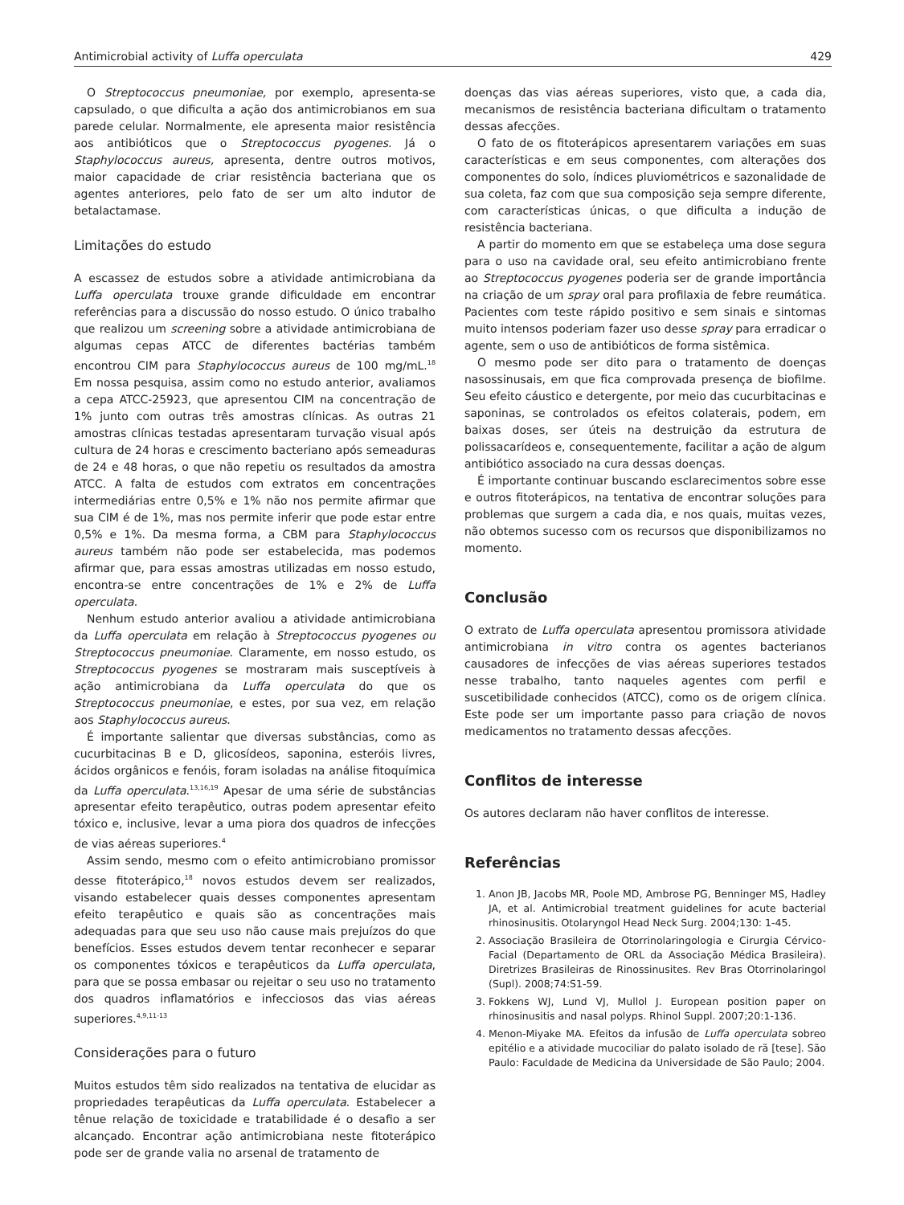Antimicrobial activity of Luffa operculata 429
O Streptococcus pneumoniae, por exemplo, apresenta-se capsulado, o que dificulta a ação dos antimicrobianos em sua parede celular. Normalmente, ele apresenta maior resistência aos antibióticos que o Streptococcus pyogenes. Já o Staphylococcus aureus, apresenta, dentre outros motivos, maior capacidade de criar resistência bacteriana que os agentes anteriores, pelo fato de ser um alto indutor de betalactamase.
Limitações do estudo
A escassez de estudos sobre a atividade antimicrobiana da Luffa operculata trouxe grande dificuldade em encontrar referências para a discussão do nosso estudo. O único trabalho que realizou um screening sobre a atividade antimicrobiana de algumas cepas ATCC de diferentes bactérias também encontrou CIM para Staphylococcus aureus de 100 mg/mL.<sup>18</sup> Em nossa pesquisa, assim como no estudo anterior, avaliamos a cepa ATCC-25923, que apresentou CIM na concentração de 1% junto com outras três amostras clínicas. As outras 21 amostras clínicas testadas apresentaram turvação visual após cultura de 24 horas e crescimento bacteriano após semeaduras de 24 e 48 horas, o que não repetiu os resultados da amostra ATCC. A falta de estudos com extratos em concentrações intermediárias entre 0,5% e 1% não nos permite afirmar que sua CIM é de 1%, mas nos permite inferir que pode estar entre 0,5% e 1%. Da mesma forma, a CBM para Staphylococcus aureus também não pode ser estabelecida, mas podemos afirmar que, para essas amostras utilizadas em nosso estudo, encontra-se entre concentrações de 1% e 2% de Luffa operculata.
Nenhum estudo anterior avaliou a atividade antimicrobiana da Luffa operculata em relação à Streptococcus pyogenes ou Streptococcus pneumoniae. Claramente, em nosso estudo, os Streptococcus pyogenes se mostraram mais susceptíveis à ação antimicrobiana da Luffa operculata do que os Streptococcus pneumoniae, e estes, por sua vez, em relação aos Staphylococcus aureus.
É importante salientar que diversas substâncias, como as cucurbitacinas B e D, glicosídeos, saponina, esteróis livres, ácidos orgânicos e fenóis, foram isoladas na análise fitoquímica da Luffa operculata.<sup>13,16,19</sup> Apesar de uma série de substâncias apresentar efeito terapêutico, outras podem apresentar efeito tóxico e, inclusive, levar a uma piora dos quadros de infecções de vias aéreas superiores.<sup>4</sup>
Assim sendo, mesmo com o efeito antimicrobiano promissor desse fitoterápico,<sup>18</sup> novos estudos devem ser realizados, visando estabelecer quais desses componentes apresentam efeito terapêutico e quais são as concentrações mais adequadas para que seu uso não cause mais prejuízos do que benefícios. Esses estudos devem tentar reconhecer e separar os componentes tóxicos e terapêuticos da Luffa operculata, para que se possa embasar ou rejeitar o seu uso no tratamento dos quadros inflamatórios e infecciosos das vias aéreas superiores.<sup>4,9,11-13</sup>
Considerações para o futuro
Muitos estudos têm sido realizados na tentativa de elucidar as propriedades terapêuticas da Luffa operculata. Estabelecer a tênue relação de toxicidade e tratabilidade é o desafio a ser alcançado. Encontrar ação antimicrobiana neste fitoterápico pode ser de grande valia no arsenal de tratamento de
doenças das vias aéreas superiores, visto que, a cada dia, mecanismos de resistência bacteriana dificultam o tratamento dessas afecções.
O fato de os fitoterápicos apresentarem variações em suas características e em seus componentes, com alterações dos componentes do solo, índices pluviométricos e sazonalidade de sua coleta, faz com que sua composição seja sempre diferente, com características únicas, o que dificulta a indução de resistência bacteriana.
A partir do momento em que se estabeleça uma dose segura para o uso na cavidade oral, seu efeito antimicrobiano frente ao Streptococcus pyogenes poderia ser de grande importância na criação de um spray oral para profilaxia de febre reumática. Pacientes com teste rápido positivo e sem sinais e sintomas muito intensos poderiam fazer uso desse spray para erradicar o agente, sem o uso de antibióticos de forma sistêmica.
O mesmo pode ser dito para o tratamento de doenças nasossinusais, em que fica comprovada presença de biofilme. Seu efeito cáustico e detergente, por meio das cucurbitacinas e saponinas, se controlados os efeitos colaterais, podem, em baixas doses, ser úteis na destruição da estrutura de polissacarídeos e, consequentemente, facilitar a ação de algum antibiótico associado na cura dessas doenças.
É importante continuar buscando esclarecimentos sobre esse e outros fitoterápicos, na tentativa de encontrar soluções para problemas que surgem a cada dia, e nos quais, muitas vezes, não obtemos sucesso com os recursos que disponibilizamos no momento.
Conclusão
O extrato de Luffa operculata apresentou promissora atividade antimicrobiana in vitro contra os agentes bacterianos causadores de infecções de vias aéreas superiores testados nesse trabalho, tanto naqueles agentes com perfil e suscetibilidade conhecidos (ATCC), como os de origem clínica. Este pode ser um importante passo para criação de novos medicamentos no tratamento dessas afecções.
Conflitos de interesse
Os autores declaram não haver conflitos de interesse.
Referências
1. Anon JB, Jacobs MR, Poole MD, Ambrose PG, Benninger MS, Hadley JA, et al. Antimicrobial treatment guidelines for acute bacterial rhinosinusitis. Otolaryngol Head Neck Surg. 2004;130: 1-45.
2. Associação Brasileira de Otorrinolaringologia e Cirurgia Cérvico-Facial (Departamento de ORL da Associação Médica Brasileira). Diretrizes Brasileiras de Rinossinusites. Rev Bras Otorrinolaringol (Supl). 2008;74:S1-59.
3. Fokkens WJ, Lund VJ, Mullol J. European position paper on rhinosinusitis and nasal polyps. Rhinol Suppl. 2007;20:1-136.
4. Menon-Miyake MA. Efeitos da infusão de Luffa operculata sobreo epitélio e a atividade mucociliar do palato isolado de rã [tese]. São Paulo: Faculdade de Medicina da Universidade de São Paulo; 2004.